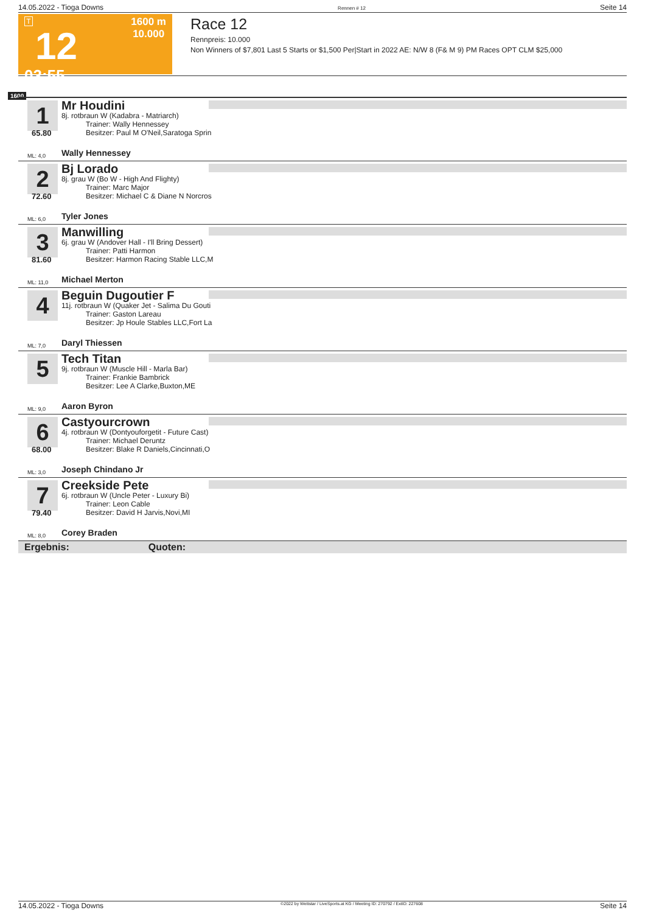14.05.2022 - Tioga Downs Rennen # 12 Seite 14
T
12
03:55
1600 m
10.000
Race 12
Rennpreis: 10.000
Non Winners of $7,801 Last 5 Starts or $1,500 Per|Start in 2022 AE: N/W 8 (F& M 9) PM Races OPT CLM $25,000
1600
1
65.80
ML: 4,0
Mr Houdini
8j. rotbraun W (Kadabra - Matriarch)
Trainer: Wally Hennessey
Besitzer: Paul M O'Neil,Saratoga Sprin
Wally Hennessey
2
72.60
ML: 6,0
Bj Lorado
8j. grau W (Bo W - High And Flighty)
Trainer: Marc Major
Besitzer: Michael C & Diane N Norcros
Tyler Jones
3
81.60
ML: 11,0
Manwilling
6j. grau W (Andover Hall - I'll Bring Dessert)
Trainer: Patti Harmon
Besitzer: Harmon Racing Stable LLC,M
Michael Merton
4
ML: 7,0
Beguin Dugoutier F
11j. rotbraun W (Quaker Jet - Salima Du Gouti
Trainer: Gaston Lareau
Besitzer: Jp Houle Stables LLC,Fort La
Daryl Thiessen
5
ML: 9,0
Tech Titan
9j. rotbraun W (Muscle Hill - Marla Bar)
Trainer: Frankie Bambrick
Besitzer: Lee A Clarke,Buxton,ME
Aaron Byron
6
68.00
ML: 3,0
Castyourcrown
4j. rotbraun W (Dontyouforgetit - Future Cast)
Trainer: Michael Deruntz
Besitzer: Blake R Daniels,Cincinnati,O
Joseph Chindano Jr
7
79.40
ML: 8,0
Creekside Pete
6j. rotbraun W (Uncle Peter - Luxury Bi)
Trainer: Leon Cable
Besitzer: David H Jarvis,Novi,MI
Corey Braden
Ergebnis: Quoten:
14.05.2022 - Tioga Downs ©2022 by Wettstar / LiveSports.at KG / Meeting ID: 270792 / ExtID: 227608 Seite 14